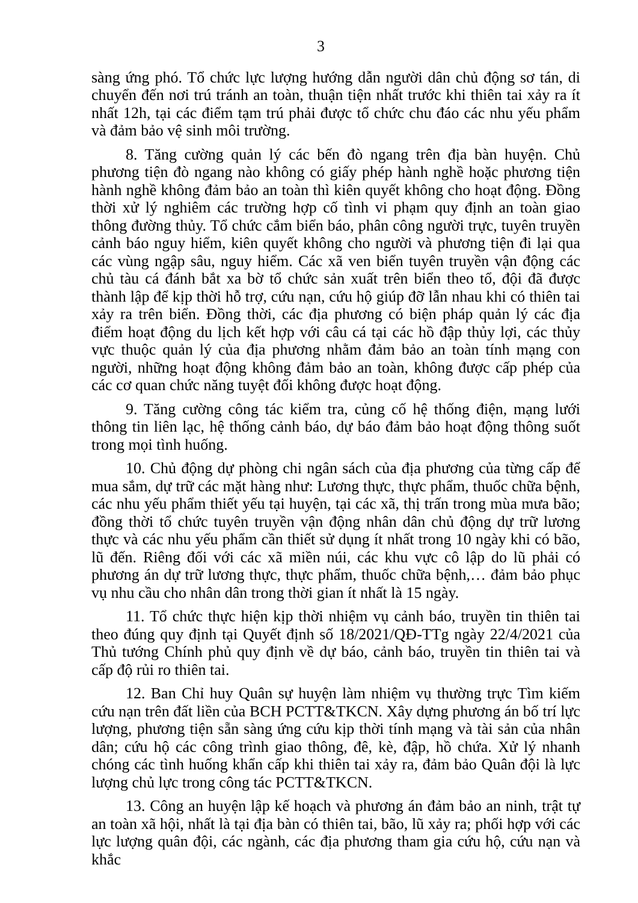3
sàng ứng phó. Tổ chức lực lượng hướng dẫn người dân chủ động sơ tán, di chuyển đến nơi trú tránh an toàn, thuận tiện nhất trước khi thiên tai xảy ra ít nhất 12h, tại các điểm tạm trú phải được tổ chức chu đáo các nhu yếu phẩm và đảm bảo vệ sinh môi trường.
8. Tăng cường quản lý các bến đò ngang trên địa bàn huyện. Chủ phương tiện đò ngang nào không có giấy phép hành nghề hoặc phương tiện hành nghề không đảm bảo an toàn thì kiên quyết không cho hoạt động. Đồng thời xử lý nghiêm các trường hợp cố tình vi phạm quy định an toàn giao thông đường thủy. Tổ chức cắm biển báo, phân công người trực, tuyên truyền cảnh báo nguy hiểm, kiên quyết không cho người và phương tiện đi lại qua các vùng ngập sâu, nguy hiểm. Các xã ven biển tuyên truyền vận động các chủ tàu cá đánh bắt xa bờ tổ chức sản xuất trên biển theo tổ, đội đã được thành lập để kịp thời hỗ trợ, cứu nạn, cứu hộ giúp đỡ lẫn nhau khi có thiên tai xảy ra trên biển. Đồng thời, các địa phương có biện pháp quản lý các địa điểm hoạt động du lịch kết hợp với câu cá tại các hồ đập thủy lợi, các thủy vực thuộc quản lý của địa phương nhằm đảm bảo an toàn tính mạng con người, những hoạt động không đảm bảo an toàn, không được cấp phép của các cơ quan chức năng tuyệt đối không được hoạt động.
9. Tăng cường công tác kiểm tra, củng cố hệ thống điện, mạng lưới thông tin liên lạc, hệ thống cảnh báo, dự báo đảm bảo hoạt động thông suốt trong mọi tình huống.
10. Chủ động dự phòng chi ngân sách của địa phương của từng cấp để mua sắm, dự trữ các mặt hàng như: Lương thực, thực phẩm, thuốc chữa bệnh, các nhu yếu phẩm thiết yếu tại huyện, tại các xã, thị trấn trong mùa mưa bão; đồng thời tổ chức tuyên truyền vận động nhân dân chủ động dự trữ lương thực và các nhu yếu phẩm cần thiết sử dụng ít nhất trong 10 ngày khi có bão, lũ đến. Riêng đối với các xã miền núi, các khu vực cô lập do lũ phải có phương án dự trữ lương thực, thực phẩm, thuốc chữa bệnh,… đảm bảo phục vụ nhu cầu cho nhân dân trong thời gian ít nhất là 15 ngày.
11. Tổ chức thực hiện kịp thời nhiệm vụ cảnh báo, truyền tin thiên tai theo đúng quy định tại Quyết định số 18/2021/QĐ-TTg ngày 22/4/2021 của Thủ tướng Chính phủ quy định về dự báo, cảnh báo, truyền tin thiên tai và cấp độ rủi ro thiên tai.
12. Ban Chỉ huy Quân sự huyện làm nhiệm vụ thường trực Tìm kiếm cứu nạn trên đất liền của BCH PCTT&TKCN. Xây dựng phương án bố trí lực lượng, phương tiện sẵn sàng ứng cứu kịp thời tính mạng và tài sản của nhân dân; cứu hộ các công trình giao thông, đê, kè, đập, hồ chứa. Xử lý nhanh chóng các tình huống khẩn cấp khi thiên tai xảy ra, đảm bảo Quân đội là lực lượng chủ lực trong công tác PCTT&TKCN.
13. Công an huyện lập kế hoạch và phương án đảm bảo an ninh, trật tự an toàn xã hội, nhất là tại địa bàn có thiên tai, bão, lũ xảy ra; phối hợp với các lực lượng quân đội, các ngành, các địa phương tham gia cứu hộ, cứu nạn và khắc